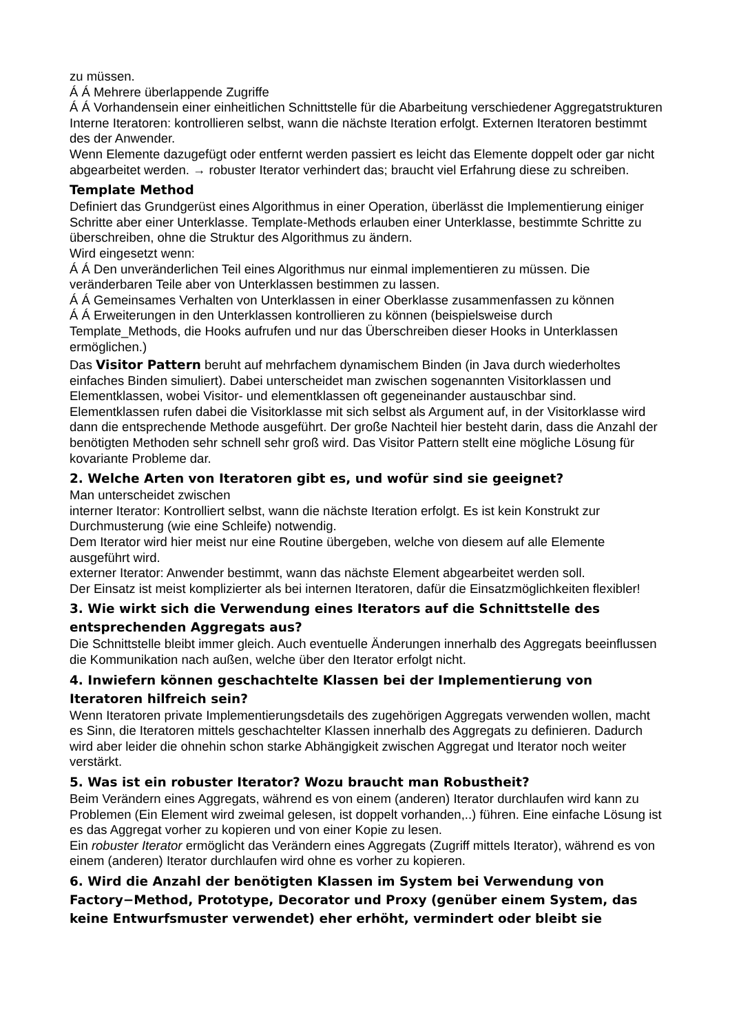zu müssen.
Á Á Mehrere überlappende Zugriffe
Á Á Vorhandensein einer einheitlichen Schnittstelle für die Abarbeitung verschiedener Aggregatstrukturen
Interne Iteratoren: kontrollieren selbst, wann die nächste Iteration erfolgt. Externen Iteratoren bestimmt des der Anwender.
Wenn Elemente dazugefügt oder entfernt werden passiert es leicht das Elemente doppelt oder gar nicht abgearbeitet werden. → robuster Iterator verhindert das; braucht viel Erfahrung diese zu schreiben.
Template Method
Definiert das Grundgerüst eines Algorithmus in einer Operation, überlässt die Implementierung einiger Schritte aber einer Unterklasse. Template-Methods erlauben einer Unterklasse, bestimmte Schritte zu überschreiben, ohne die Struktur des Algorithmus zu ändern.
Wird eingesetzt wenn:
Á Á Den unveränderlichen Teil eines Algorithmus nur einmal implementieren zu müssen. Die veränderbaren Teile aber von Unterklassen bestimmen zu lassen.
Á Á Gemeinsames Verhalten von Unterklassen in einer Oberklasse zusammenfassen zu können
Á Á Erweiterungen in den Unterklassen kontrollieren zu können (beispielsweise durch Template_Methods, die Hooks aufrufen und nur das Überschreiben dieser Hooks in Unterklassen ermöglichen.)
Das Visitor Pattern beruht auf mehrfachem dynamischem Binden (in Java durch wiederholtes einfaches Binden simuliert). Dabei unterscheidet man zwischen sogenannten Visitorklassen und Elementklassen, wobei Visitor- und elementklassen oft gegeneinander austauschbar sind. Elementklassen rufen dabei die Visitorklasse mit sich selbst als Argument auf, in der Visitorklasse wird dann die entsprechende Methode ausgeführt. Der große Nachteil hier besteht darin, dass die Anzahl der benötigten Methoden sehr schnell sehr groß wird. Das Visitor Pattern stellt eine mögliche Lösung für kovariante Probleme dar.
2. Welche Arten von Iteratoren gibt es, und wofür sind sie geeignet?
Man unterscheidet zwischen
interner Iterator: Kontrolliert selbst, wann die nächste Iteration erfolgt. Es ist kein Konstrukt zur Durchmusterung (wie eine Schleife) notwendig.
Dem Iterator wird hier meist nur eine Routine übergeben, welche von diesem auf alle Elemente ausgeführt wird.
externer Iterator: Anwender bestimmt, wann das nächste Element abgearbeitet werden soll.
Der Einsatz ist meist komplizierter als bei internen Iteratoren, dafür die Einsatzmöglichkeiten flexibler!
3. Wie wirkt sich die Verwendung eines Iterators auf die Schnittstelle des entsprechenden Aggregats aus?
Die Schnittstelle bleibt immer gleich. Auch eventuelle Änderungen innerhalb des Aggregats beeinflussen die Kommunikation nach außen, welche über den Iterator erfolgt nicht.
4. Inwiefern können geschachtelte Klassen bei der Implementierung von Iteratoren hilfreich sein?
Wenn Iteratoren private Implementierungsdetails des zugehörigen Aggregats verwenden wollen, macht es Sinn, die Iteratoren mittels geschachtelter Klassen innerhalb des Aggregats zu definieren. Dadurch wird aber leider die ohnehin schon starke Abhängigkeit zwischen Aggregat und Iterator noch weiter verstärkt.
5. Was ist ein robuster Iterator? Wozu braucht man Robustheit?
Beim Verändern eines Aggregats, während es von einem (anderen) Iterator durchlaufen wird kann zu Problemen (Ein Element wird zweimal gelesen, ist doppelt vorhanden,..) führen. Eine einfache Lösung ist es das Aggregat vorher zu kopieren und von einer Kopie zu lesen.
Ein robuster Iterator ermöglicht das Verändern eines Aggregats (Zugriff mittels Iterator), während es von einem (anderen) Iterator durchlaufen wird ohne es vorher zu kopieren.
6. Wird die Anzahl der benötigten Klassen im System bei Verwendung von Factory−Method, Prototype, Decorator und Proxy (genüber einem System, das keine Entwurfsmuster verwendet) eher erhöht, vermindert oder bleibt sie